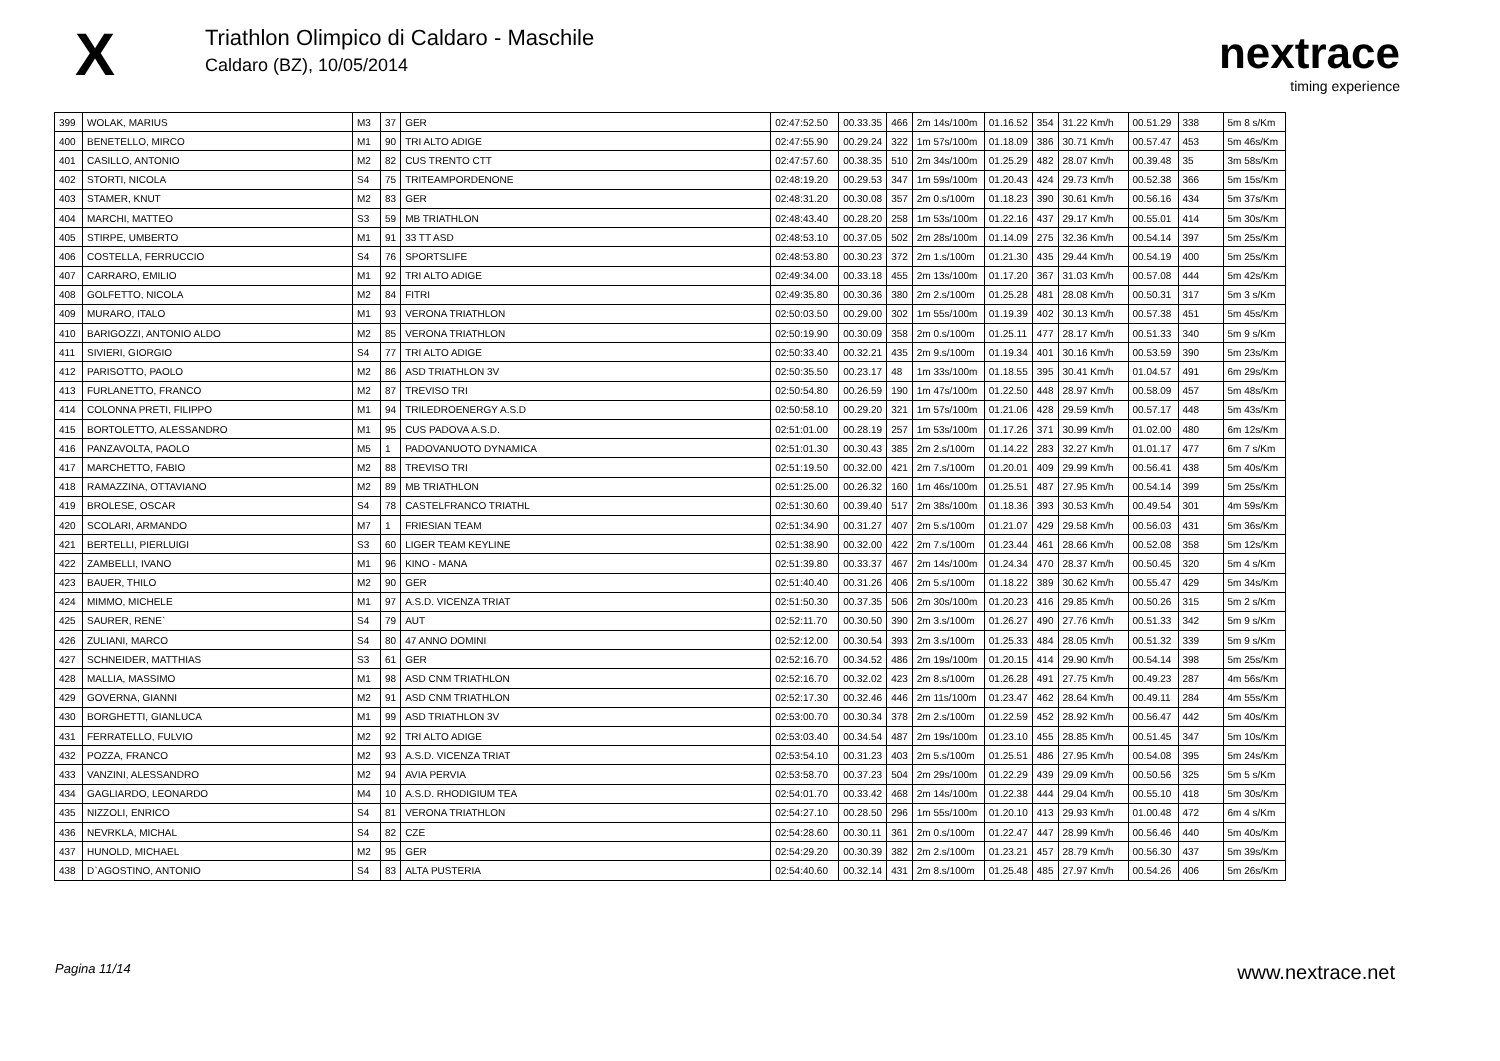X
Triathlon Olimpico di Caldaro - Maschile
Caldaro (BZ), 10/05/2014
nextrace
timing experience
| 399 | WOLAK, MARIUS | M3 | 37 | GER | 02:47:52.50 | 00.33.35 | 466 | 2m 14s/100m | 01.16.52 | 354 | 31.22 Km/h | 00.51.29 | 338 | 5m 8 s/Km |
| 400 | BENETELLO, MIRCO | M1 | 90 | TRI ALTO ADIGE | 02:47:55.90 | 00.29.24 | 322 | 1m 57s/100m | 01.18.09 | 386 | 30.71 Km/h | 00.57.47 | 453 | 5m 46s/Km |
| 401 | CASILLO, ANTONIO | M2 | 82 | CUS TRENTO CTT | 02:47:57.60 | 00.38.35 | 510 | 2m 34s/100m | 01.25.29 | 482 | 28.07 Km/h | 00.39.48 | 35 | 3m 58s/Km |
| 402 | STORTI, NICOLA | S4 | 75 | TRITEAMPORDENONE | 02:48:19.20 | 00.29.53 | 347 | 1m 59s/100m | 01.20.43 | 424 | 29.73 Km/h | 00.52.38 | 366 | 5m 15s/Km |
| 403 | STAMER, KNUT | M2 | 83 | GER | 02:48:31.20 | 00.30.08 | 357 | 2m 0.s/100m | 01.18.23 | 390 | 30.61 Km/h | 00.56.16 | 434 | 5m 37s/Km |
| 404 | MARCHI, MATTEO | S3 | 59 | MB TRIATHLON | 02:48:43.40 | 00.28.20 | 258 | 1m 53s/100m | 01.22.16 | 437 | 29.17 Km/h | 00.55.01 | 414 | 5m 30s/Km |
| 405 | STIRPE, UMBERTO | M1 | 91 | 33 TT ASD | 02:48:53.10 | 00.37.05 | 502 | 2m 28s/100m | 01.14.09 | 275 | 32.36 Km/h | 00.54.14 | 397 | 5m 25s/Km |
| 406 | COSTELLA, FERRUCCIO | S4 | 76 | SPORTSLIFE | 02:48:53.80 | 00.30.23 | 372 | 2m 1.s/100m | 01.21.30 | 435 | 29.44 Km/h | 00.54.19 | 400 | 5m 25s/Km |
| 407 | CARRARO, EMILIO | M1 | 92 | TRI ALTO ADIGE | 02:49:34.00 | 00.33.18 | 455 | 2m 13s/100m | 01.17.20 | 367 | 31.03 Km/h | 00.57.08 | 444 | 5m 42s/Km |
| 408 | GOLFETTO, NICOLA | M2 | 84 | FITRI | 02:49:35.80 | 00.30.36 | 380 | 2m 2.s/100m | 01.25.28 | 481 | 28.08 Km/h | 00.50.31 | 317 | 5m 3 s/Km |
| 409 | MURARO, ITALO | M1 | 93 | VERONA TRIATHLON | 02:50:03.50 | 00.29.00 | 302 | 1m 55s/100m | 01.19.39 | 402 | 30.13 Km/h | 00.57.38 | 451 | 5m 45s/Km |
| 410 | BARIGOZZI, ANTONIO ALDO | M2 | 85 | VERONA TRIATHLON | 02:50:19.90 | 00.30.09 | 358 | 2m 0.s/100m | 01.25.11 | 477 | 28.17 Km/h | 00.51.33 | 340 | 5m 9 s/Km |
| 411 | SIVIERI, GIORGIO | S4 | 77 | TRI ALTO ADIGE | 02:50:33.40 | 00.32.21 | 435 | 2m 9.s/100m | 01.19.34 | 401 | 30.16 Km/h | 00.53.59 | 390 | 5m 23s/Km |
| 412 | PARISOTTO, PAOLO | M2 | 86 | ASD TRIATHLON 3V | 02:50:35.50 | 00.23.17 | 48 | 1m 33s/100m | 01.18.55 | 395 | 30.41 Km/h | 01.04.57 | 491 | 6m 29s/Km |
| 413 | FURLANETTO, FRANCO | M2 | 87 | TREVISO TRI | 02:50:54.80 | 00.26.59 | 190 | 1m 47s/100m | 01.22.50 | 448 | 28.97 Km/h | 00.58.09 | 457 | 5m 48s/Km |
| 414 | COLONNA PRETI, FILIPPO | M1 | 94 | TRILEDROENERGY A.S.D | 02:50:58.10 | 00.29.20 | 321 | 1m 57s/100m | 01.21.06 | 428 | 29.59 Km/h | 00.57.17 | 448 | 5m 43s/Km |
| 415 | BORTOLETTO, ALESSANDRO | M1 | 95 | CUS PADOVA A.S.D. | 02:51:01.00 | 00.28.19 | 257 | 1m 53s/100m | 01.17.26 | 371 | 30.99 Km/h | 01.02.00 | 480 | 6m 12s/Km |
| 416 | PANZAVOLTA, PAOLO | M5 | 1 | PADOVANUOTO DYNAMICA | 02:51:01.30 | 00.30.43 | 385 | 2m 2.s/100m | 01.14.22 | 283 | 32.27 Km/h | 01.01.17 | 477 | 6m 7 s/Km |
| 417 | MARCHETTO, FABIO | M2 | 88 | TREVISO TRI | 02:51:19.50 | 00.32.00 | 421 | 2m 7.s/100m | 01.20.01 | 409 | 29.99 Km/h | 00.56.41 | 438 | 5m 40s/Km |
| 418 | RAMAZZINA, OTTAVIANO | M2 | 89 | MB TRIATHLON | 02:51:25.00 | 00.26.32 | 160 | 1m 46s/100m | 01.25.51 | 487 | 27.95 Km/h | 00.54.14 | 399 | 5m 25s/Km |
| 419 | BROLESE, OSCAR | S4 | 78 | CASTELFRANCO TRIATHL | 02:51:30.60 | 00.39.40 | 517 | 2m 38s/100m | 01.18.36 | 393 | 30.53 Km/h | 00.49.54 | 301 | 4m 59s/Km |
| 420 | SCOLARI, ARMANDO | M7 | 1 | FRIESIAN TEAM | 02:51:34.90 | 00.31.27 | 407 | 2m 5.s/100m | 01.21.07 | 429 | 29.58 Km/h | 00.56.03 | 431 | 5m 36s/Km |
| 421 | BERTELLI, PIERLUIGI | S3 | 60 | LIGER TEAM KEYLINE | 02:51:38.90 | 00.32.00 | 422 | 2m 7.s/100m | 01.23.44 | 461 | 28.66 Km/h | 00.52.08 | 358 | 5m 12s/Km |
| 422 | ZAMBELLI, IVANO | M1 | 96 | KINO - MANA | 02:51:39.80 | 00.33.37 | 467 | 2m 14s/100m | 01.24.34 | 470 | 28.37 Km/h | 00.50.45 | 320 | 5m 4 s/Km |
| 423 | BAUER, THILO | M2 | 90 | GER | 02:51:40.40 | 00.31.26 | 406 | 2m 5.s/100m | 01.18.22 | 389 | 30.62 Km/h | 00.55.47 | 429 | 5m 34s/Km |
| 424 | MIMMO, MICHELE | M1 | 97 | A.S.D. VICENZA TRIAT | 02:51:50.30 | 00.37.35 | 506 | 2m 30s/100m | 01.20.23 | 416 | 29.85 Km/h | 00.50.26 | 315 | 5m 2 s/Km |
| 425 | SAURER, RENE` | S4 | 79 | AUT | 02:52:11.70 | 00.30.50 | 390 | 2m 3.s/100m | 01.26.27 | 490 | 27.76 Km/h | 00.51.33 | 342 | 5m 9 s/Km |
| 426 | ZULIANI, MARCO | S4 | 80 | 47 ANNO DOMINI | 02:52:12.00 | 00.30.54 | 393 | 2m 3.s/100m | 01.25.33 | 484 | 28.05 Km/h | 00.51.32 | 339 | 5m 9 s/Km |
| 427 | SCHNEIDER, MATTHIAS | S3 | 61 | GER | 02:52:16.70 | 00.34.52 | 486 | 2m 19s/100m | 01.20.15 | 414 | 29.90 Km/h | 00.54.14 | 398 | 5m 25s/Km |
| 428 | MALLIA, MASSIMO | M1 | 98 | ASD CNM TRIATHLON | 02:52:16.70 | 00.32.02 | 423 | 2m 8.s/100m | 01.26.28 | 491 | 27.75 Km/h | 00.49.23 | 287 | 4m 56s/Km |
| 429 | GOVERNA, GIANNI | M2 | 91 | ASD CNM TRIATHLON | 02:52:17.30 | 00.32.46 | 446 | 2m 11s/100m | 01.23.47 | 462 | 28.64 Km/h | 00.49.11 | 284 | 4m 55s/Km |
| 430 | BORGHETTI, GIANLUCA | M1 | 99 | ASD TRIATHLON 3V | 02:53:00.70 | 00.30.34 | 378 | 2m 2.s/100m | 01.22.59 | 452 | 28.92 Km/h | 00.56.47 | 442 | 5m 40s/Km |
| 431 | FERRATELLO, FULVIO | M2 | 92 | TRI ALTO ADIGE | 02:53:03.40 | 00.34.54 | 487 | 2m 19s/100m | 01.23.10 | 455 | 28.85 Km/h | 00.51.45 | 347 | 5m 10s/Km |
| 432 | POZZA, FRANCO | M2 | 93 | A.S.D. VICENZA TRIAT | 02:53:54.10 | 00.31.23 | 403 | 2m 5.s/100m | 01.25.51 | 486 | 27.95 Km/h | 00.54.08 | 395 | 5m 24s/Km |
| 433 | VANZINI, ALESSANDRO | M2 | 94 | AVIA PERVIA | 02:53:58.70 | 00.37.23 | 504 | 2m 29s/100m | 01.22.29 | 439 | 29.09 Km/h | 00.50.56 | 325 | 5m 5 s/Km |
| 434 | GAGLIARDO, LEONARDO | M4 | 10 | A.S.D. RHODIGIUM TEA | 02:54:01.70 | 00.33.42 | 468 | 2m 14s/100m | 01.22.38 | 444 | 29.04 Km/h | 00.55.10 | 418 | 5m 30s/Km |
| 435 | NIZZOLI, ENRICO | S4 | 81 | VERONA TRIATHLON | 02:54:27.10 | 00.28.50 | 296 | 1m 55s/100m | 01.20.10 | 413 | 29.93 Km/h | 01.00.48 | 472 | 6m 4 s/Km |
| 436 | NEVRKLA, MICHAL | S4 | 82 | CZE | 02:54:28.60 | 00.30.11 | 361 | 2m 0.s/100m | 01.22.47 | 447 | 28.99 Km/h | 00.56.46 | 440 | 5m 40s/Km |
| 437 | HUNOLD, MICHAEL | M2 | 95 | GER | 02:54:29.20 | 00.30.39 | 382 | 2m 2.s/100m | 01.23.21 | 457 | 28.79 Km/h | 00.56.30 | 437 | 5m 39s/Km |
| 438 | D`AGOSTINO, ANTONIO | S4 | 83 | ALTA PUSTERIA | 02:54:40.60 | 00.32.14 | 431 | 2m 8.s/100m | 01.25.48 | 485 | 27.97 Km/h | 00.54.26 | 406 | 5m 26s/Km |
Pagina 11/14 www.nextrace.net